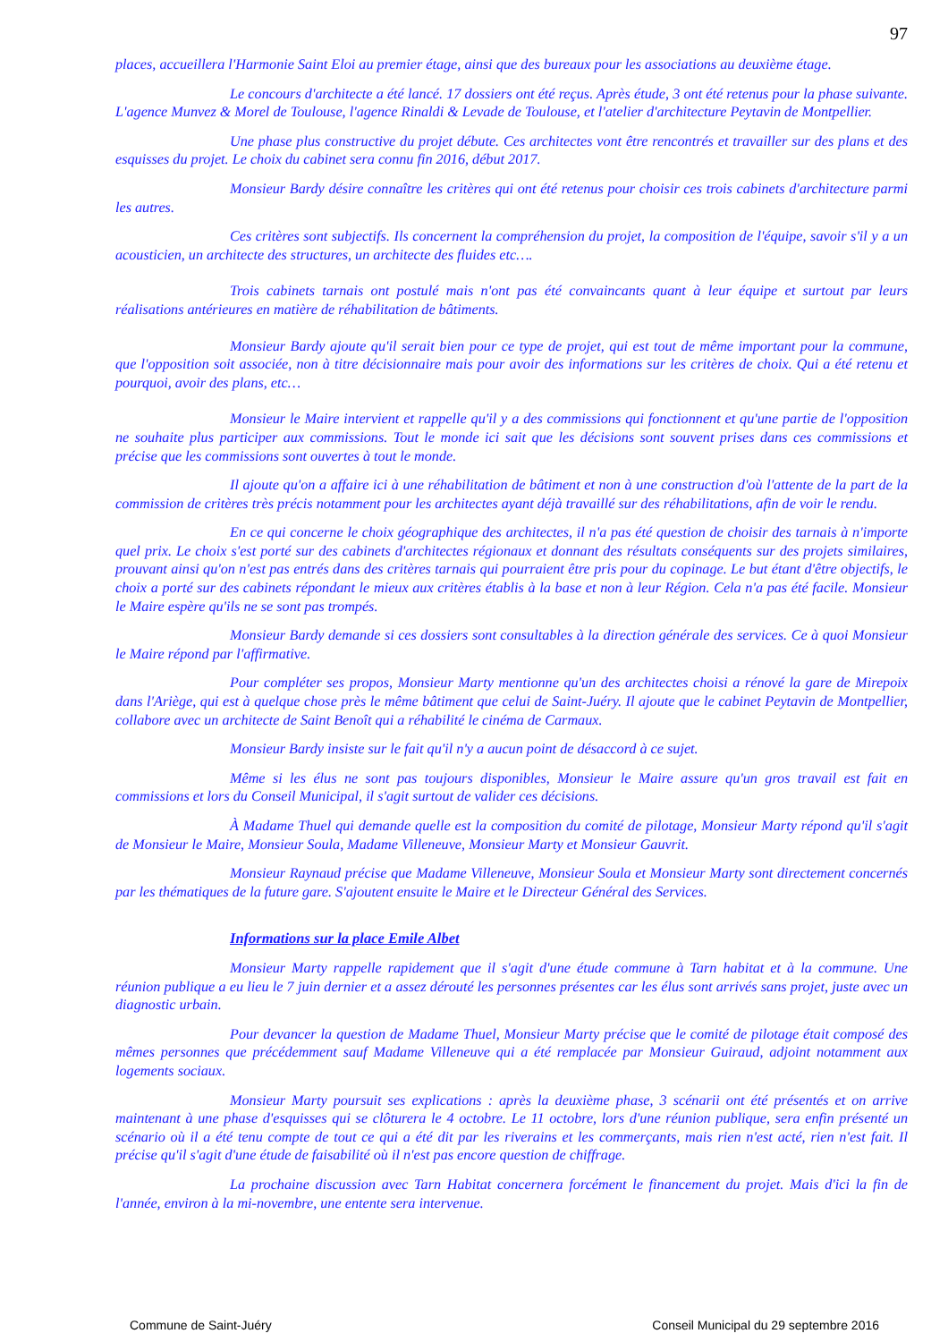97
places, accueillera l'Harmonie Saint Eloi au premier étage, ainsi que des bureaux pour les associations au deuxième étage.
Le concours d'architecte a été lancé. 17 dossiers ont été reçus. Après étude, 3 ont été retenus pour la phase suivante. L'agence Munvez & Morel de Toulouse, l'agence Rinaldi & Levade de Toulouse, et l'atelier d'architecture Peytavin de Montpellier.
Une phase plus constructive du projet débute. Ces architectes vont être rencontrés et travailler sur des plans et des esquisses du projet. Le choix du cabinet sera connu fin 2016, début 2017.
Monsieur Bardy désire connaître les critères qui ont été retenus pour choisir ces trois cabinets d'architecture parmi les autres.
Ces critères sont subjectifs. Ils concernent la compréhension du projet, la composition de l'équipe, savoir s'il y a un acousticien, un architecte des structures, un architecte des fluides etc….
Trois cabinets tarnais ont postulé mais n'ont pas été convaincants quant à leur équipe et surtout par leurs réalisations antérieures en matière de réhabilitation de bâtiments.
Monsieur Bardy ajoute qu'il serait bien pour ce type de projet, qui est tout de même important pour la commune, que l'opposition soit associée, non à titre décisionnaire mais pour avoir des informations sur les critères de choix. Qui a été retenu et pourquoi, avoir des plans, etc…
Monsieur le Maire intervient et rappelle qu'il y a des commissions qui fonctionnent et qu'une partie de l'opposition ne souhaite plus participer aux commissions. Tout le monde ici sait que les décisions sont souvent prises dans ces commissions et précise que les commissions sont ouvertes à tout le monde.
Il ajoute qu'on a affaire ici à une réhabilitation de bâtiment et non à une construction d'où l'attente de la part de la commission de critères très précis notamment pour les architectes ayant déjà travaillé sur des réhabilitations, afin de voir le rendu.
En ce qui concerne le choix géographique des architectes, il n'a pas été question de choisir des tarnais à n'importe quel prix. Le choix s'est porté sur des cabinets d'architectes régionaux et donnant des résultats conséquents sur des projets similaires, prouvant ainsi qu'on n'est pas entrés dans des critères tarnais qui pourraient être pris pour du copinage. Le but étant d'être objectifs, le choix a porté sur des cabinets répondant le mieux aux critères établis à la base et non à leur Région. Cela n'a pas été facile. Monsieur le Maire espère qu'ils ne se sont pas trompés.
Monsieur Bardy demande si ces dossiers sont consultables à la direction générale des services. Ce à quoi Monsieur le Maire répond par l'affirmative.
Pour compléter ses propos, Monsieur Marty mentionne qu'un des architectes choisi a rénové la gare de Mirepoix dans l'Ariège, qui est à quelque chose près le même bâtiment que celui de Saint-Juéry. Il ajoute que le cabinet Peytavin de Montpellier, collabore avec un architecte de Saint Benoît qui a réhabilité le cinéma de Carmaux.
Monsieur Bardy insiste sur le fait qu'il n'y a aucun point de désaccord à ce sujet.
Même si les élus ne sont pas toujours disponibles, Monsieur le Maire assure qu'un gros travail est fait en commissions et lors du Conseil Municipal, il s'agit surtout de valider ces décisions.
À Madame Thuel qui demande quelle est la composition du comité de pilotage, Monsieur Marty répond qu'il s'agit de Monsieur le Maire, Monsieur Soula, Madame Villeneuve, Monsieur Marty et Monsieur Gauvrit.
Monsieur Raynaud précise que Madame Villeneuve, Monsieur Soula et Monsieur Marty sont directement concernés par les thématiques de la future gare. S'ajoutent ensuite le Maire et le Directeur Général des Services.
Informations sur la place Emile Albet
Monsieur Marty rappelle rapidement que il s'agit d'une étude commune à Tarn habitat et à la commune. Une réunion publique a eu lieu le 7 juin dernier et a assez dérouté les personnes présentes car les élus sont arrivés sans projet, juste avec un diagnostic urbain.
Pour devancer la question de Madame Thuel, Monsieur Marty précise que le comité de pilotage était composé des mêmes personnes que précédemment sauf Madame Villeneuve qui a été remplacée par Monsieur Guiraud, adjoint notamment aux logements sociaux.
Monsieur Marty poursuit ses explications : après la deuxième phase, 3 scénarii ont été présentés et on arrive maintenant à une phase d'esquisses qui se clôturera le 4 octobre. Le 11 octobre, lors d'une réunion publique, sera enfin présenté un scénario où il a été tenu compte de tout ce qui a été dit par les riverains et les commerçants, mais rien n'est acté, rien n'est fait. Il précise qu'il s'agit d'une étude de faisabilité où il n'est pas encore question de chiffrage.
La prochaine discussion avec Tarn Habitat concernera forcément le financement du projet. Mais d'ici la fin de l'année, environ à la mi-novembre, une entente sera intervenue.
Commune de Saint-Juéry Conseil Municipal du 29 septembre 2016